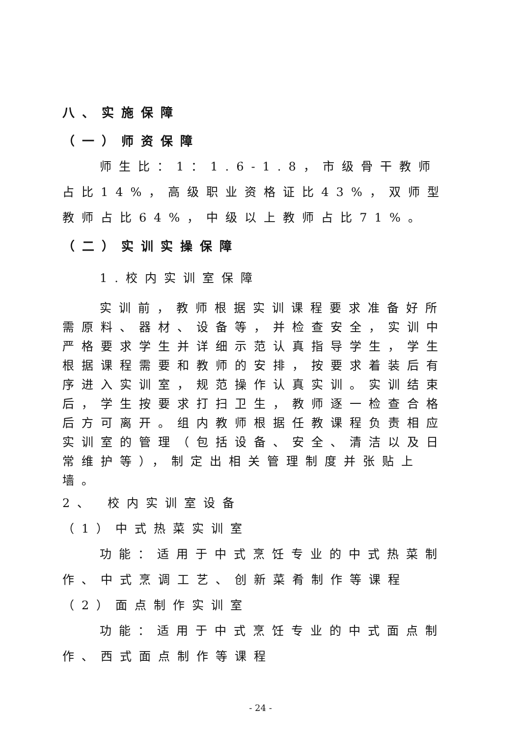八、实施保障
（一）师资保障
师生比：1：1.6-1.8，市级骨干教师占比14%，高级职业资格证比43%，双师型教师占比64%，中级以上教师占比71%。
（二）实训实操保障
1.校内实训室保障
实训前，教师根据实训课程要求准备好所需原料、器材、设备等，并检查安全，实训中严格要求学生并详细示范认真指导学生，学生根据课程需要和教师的安排，按要求着装后有序进入实训室，规范操作认真实训。实训结束后，学生按要求打扫卫生，教师逐一检查合格后方可离开。组内教师根据任教课程负责相应实训室的管理（包括设备、安全、清洁以及日常维护等），制定出相关管理制度并张贴上墙。
2、 校内实训室设备
（1）中式热菜实训室
功能：适用于中式烹饪专业的中式热菜制作、中式烹调工艺、创新菜肴制作等课程
（2）面点制作实训室
功能：适用于中式烹饪专业的中式面点制作、西式面点制作等课程
- 24 -